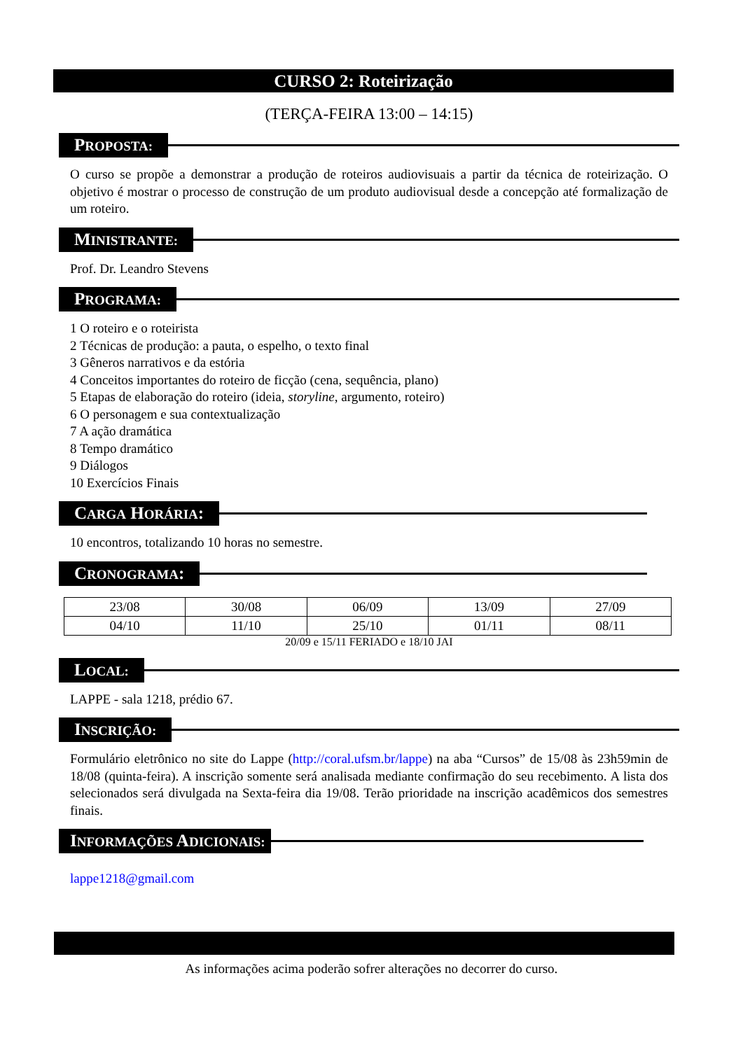CURSO 2: Roteirização
(TERÇA-FEIRA 13:00 – 14:15)
PROPOSTA:
O curso se propõe a demonstrar a produção de roteiros audiovisuais a partir da técnica de roteirização. O objetivo é mostrar o processo de construção de um produto audiovisual desde a concepção até formalização de um roteiro.
MINISTRANTE:
Prof. Dr. Leandro Stevens
PROGRAMA:
1 O roteiro e o roteirista
2 Técnicas de produção: a pauta, o espelho, o texto final
3 Gêneros narrativos e da estória
4 Conceitos importantes do roteiro de ficção (cena, sequência, plano)
5 Etapas de elaboração do roteiro (ideia, storyline, argumento, roteiro)
6 O personagem e sua contextualização
7 A ação dramática
8 Tempo dramático
9 Diálogos
10 Exercícios Finais
CARGA HORÁRIA:
10 encontros, totalizando 10 horas no semestre.
CRONOGRAMA:
| 23/08 | 30/08 | 06/09 | 13/09 | 27/09 |
| 04/10 | 11/10 | 25/10 | 01/11 | 08/11 |
20/09 e 15/11 FERIADO e 18/10 JAI
LOCAL:
LAPPE - sala 1218, prédio 67.
INSCRIÇÃO:
Formulário eletrônico no site do Lappe (http://coral.ufsm.br/lappe) na aba “Cursos” de 15/08 às 23h59min de 18/08 (quinta-feira). A inscrição somente será analisada mediante confirmação do seu recebimento. A lista dos selecionados será divulgada na Sexta-feira dia 19/08. Terão prioridade na inscrição acadêmicos dos semestres finais.
INFORMAÇÕES ADICIONAIS:
lappe1218@gmail.com
As informações acima poderão sofrer alterações no decorrer do curso.